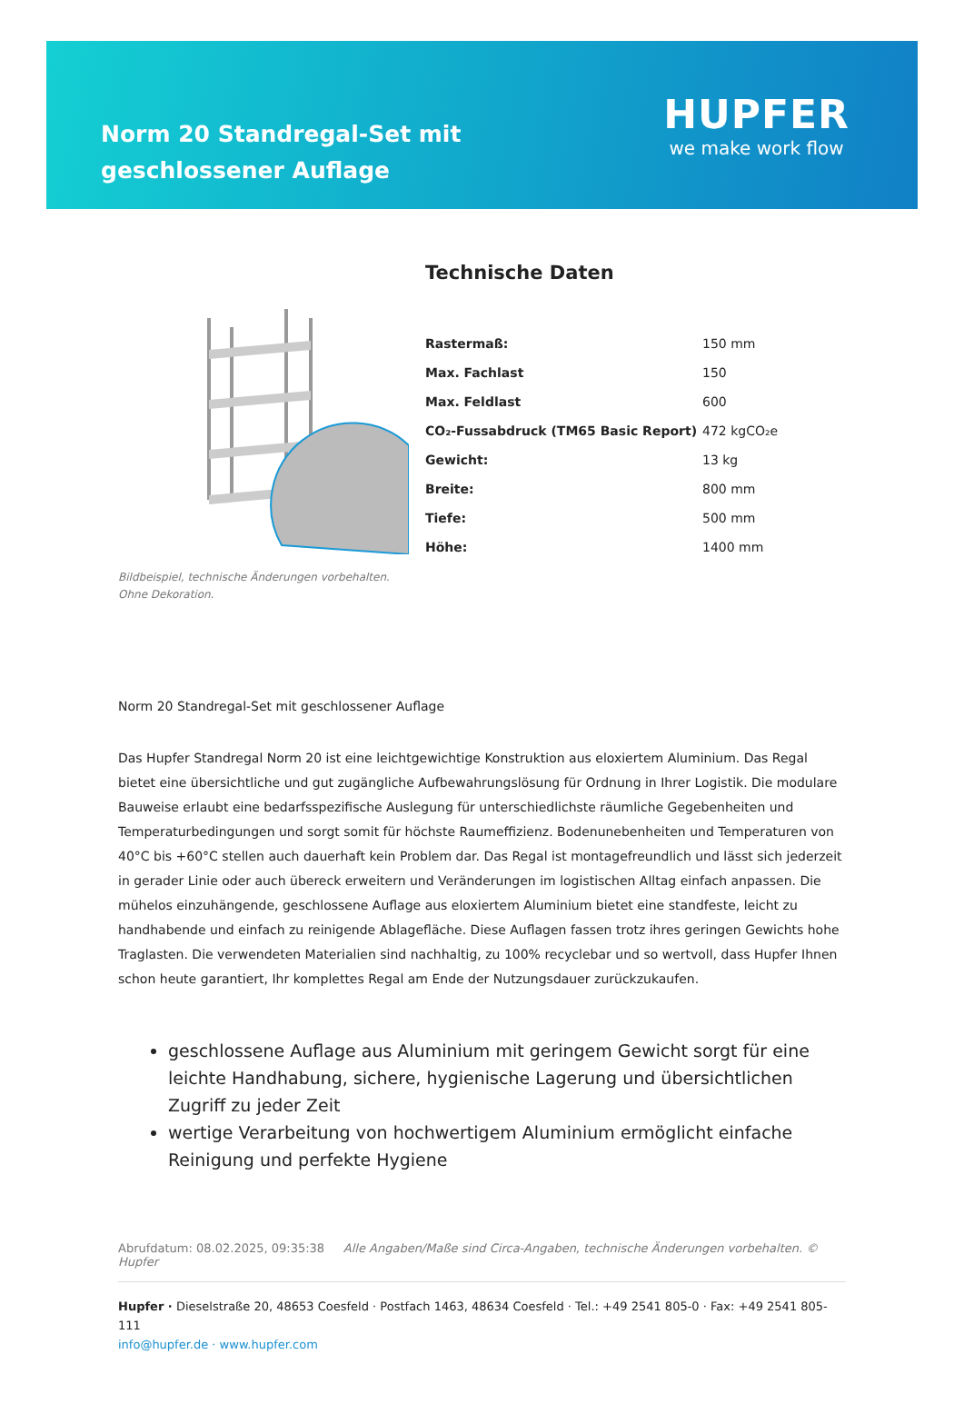Norm 20 Standregal-Set mit geschlossener Auflage
HUPFER
we make work flow
Bildbeispiel, technische Änderungen vorbehalten.
Ohne Dekoration.
Technische Daten
| Rastermaß: | 150 mm |
| Max. Fachlast | 150 |
| Max. Feldlast | 600 |
| CO₂-Fussabdruck (TM65 Basic Report) | 472 kgCO₂e |
| Gewicht: | 13 kg |
| Breite: | 800 mm |
| Tiefe: | 500 mm |
| Höhe: | 1400 mm |
Norm 20 Standregal-Set mit geschlossener Auflage
Das Hupfer Standregal Norm 20 ist eine leichtgewichtige Konstruktion aus eloxiertem Aluminium. Das Regal bietet eine übersichtliche und gut zugängliche Aufbewahrungslösung für Ordnung in Ihrer Logistik. Die modulare Bauweise erlaubt eine bedarfsspezifische Auslegung für unterschiedlichste räumliche Gegebenheiten und Temperaturbedingungen und sorgt somit für höchste Raumeffizienz. Bodenunebenheiten und Temperaturen von 40°C bis +60°C stellen auch dauerhaft kein Problem dar. Das Regal ist montagefreundlich und lässt sich jederzeit in gerader Linie oder auch übereck erweitern und Veränderungen im logistischen Alltag einfach anpassen. Die mühelos einzuhängende, geschlossene Auflage aus eloxiertem Aluminium bietet eine standfeste, leicht zu handhabende und einfach zu reinigende Ablagefläche. Diese Auflagen fassen trotz ihres geringen Gewichts hohe Traglasten. Die verwendeten Materialien sind nachhaltig, zu 100% recyclebar und so wertvoll, dass Hupfer Ihnen schon heute garantiert, Ihr komplettes Regal am Ende der Nutzungsdauer zurückzukaufen.
geschlossene Auflage aus Aluminium mit geringem Gewicht sorgt für eine leichte Handhabung, sichere, hygienische Lagerung und übersichtlichen Zugriff zu jeder Zeit
wertige Verarbeitung von hochwertigem Aluminium ermöglicht einfache Reinigung und perfekte Hygiene
Abrufdatum: 08.02.2025, 09:35:38 Alle Angaben/Maße sind Circa-Angaben, technische Änderungen vorbehalten. © Hupfer
Hupfer · Dieselstraße 20, 48653 Coesfeld · Postfach 1463, 48634 Coesfeld · Tel.: +49 2541 805-0 · Fax: +49 2541 805-111
info@hupfer.de · www.hupfer.com